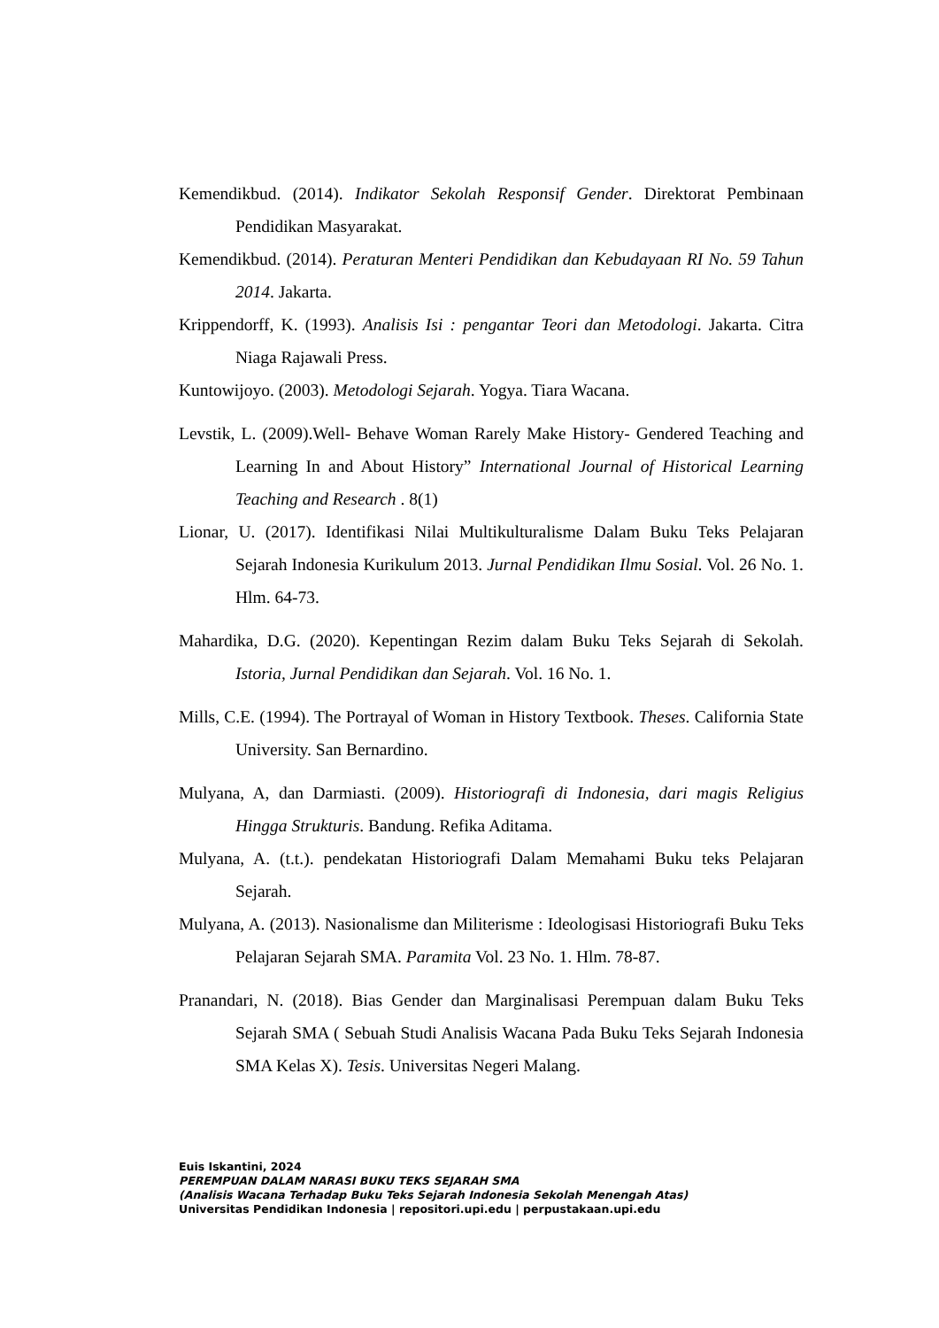Kemendikbud. (2014). Indikator Sekolah Responsif Gender. Direktorat Pembinaan Pendidikan Masyarakat.
Kemendikbud. (2014). Peraturan Menteri Pendidikan dan Kebudayaan RI No. 59 Tahun 2014. Jakarta.
Krippendorff, K. (1993). Analisis Isi : pengantar Teori dan Metodologi. Jakarta. Citra Niaga Rajawali Press.
Kuntowijoyo. (2003). Metodologi Sejarah. Yogya. Tiara Wacana.
Levstik, L. (2009).Well- Behave Woman Rarely Make History- Gendered Teaching and Learning In and About History” International Journal of Historical Learning Teaching and Research . 8(1)
Lionar, U. (2017). Identifikasi Nilai Multikulturalisme Dalam Buku Teks Pelajaran Sejarah Indonesia Kurikulum 2013. Jurnal Pendidikan Ilmu Sosial. Vol. 26 No. 1. Hlm. 64-73.
Mahardika, D.G. (2020). Kepentingan Rezim dalam Buku Teks Sejarah di Sekolah. Istoria, Jurnal Pendidikan dan Sejarah. Vol. 16 No. 1.
Mills, C.E. (1994). The Portrayal of Woman in History Textbook. Theses. California State University. San Bernardino.
Mulyana, A, dan Darmiasti. (2009). Historiografi di Indonesia, dari magis Religius Hingga Strukturis. Bandung. Refika Aditama.
Mulyana, A. (t.t.). pendekatan Historiografi Dalam Memahami Buku teks Pelajaran Sejarah.
Mulyana, A. (2013). Nasionalisme dan Militerisme : Ideologisasi Historiografi Buku Teks Pelajaran Sejarah SMA. Paramita Vol. 23 No. 1. Hlm. 78-87.
Pranandari, N. (2018). Bias Gender dan Marginalisasi Perempuan dalam Buku Teks Sejarah SMA ( Sebuah Studi Analisis Wacana Pada Buku Teks Sejarah Indonesia SMA Kelas X). Tesis. Universitas Negeri Malang.
Euis Iskantini, 2024
PEREMPUAN DALAM NARASI BUKU TEKS SEJARAH SMA
(Analisis Wacana Terhadap Buku Teks Sejarah Indonesia Sekolah Menengah Atas)
Universitas Pendidikan Indonesia | repositori.upi.edu | perpustakaan.upi.edu